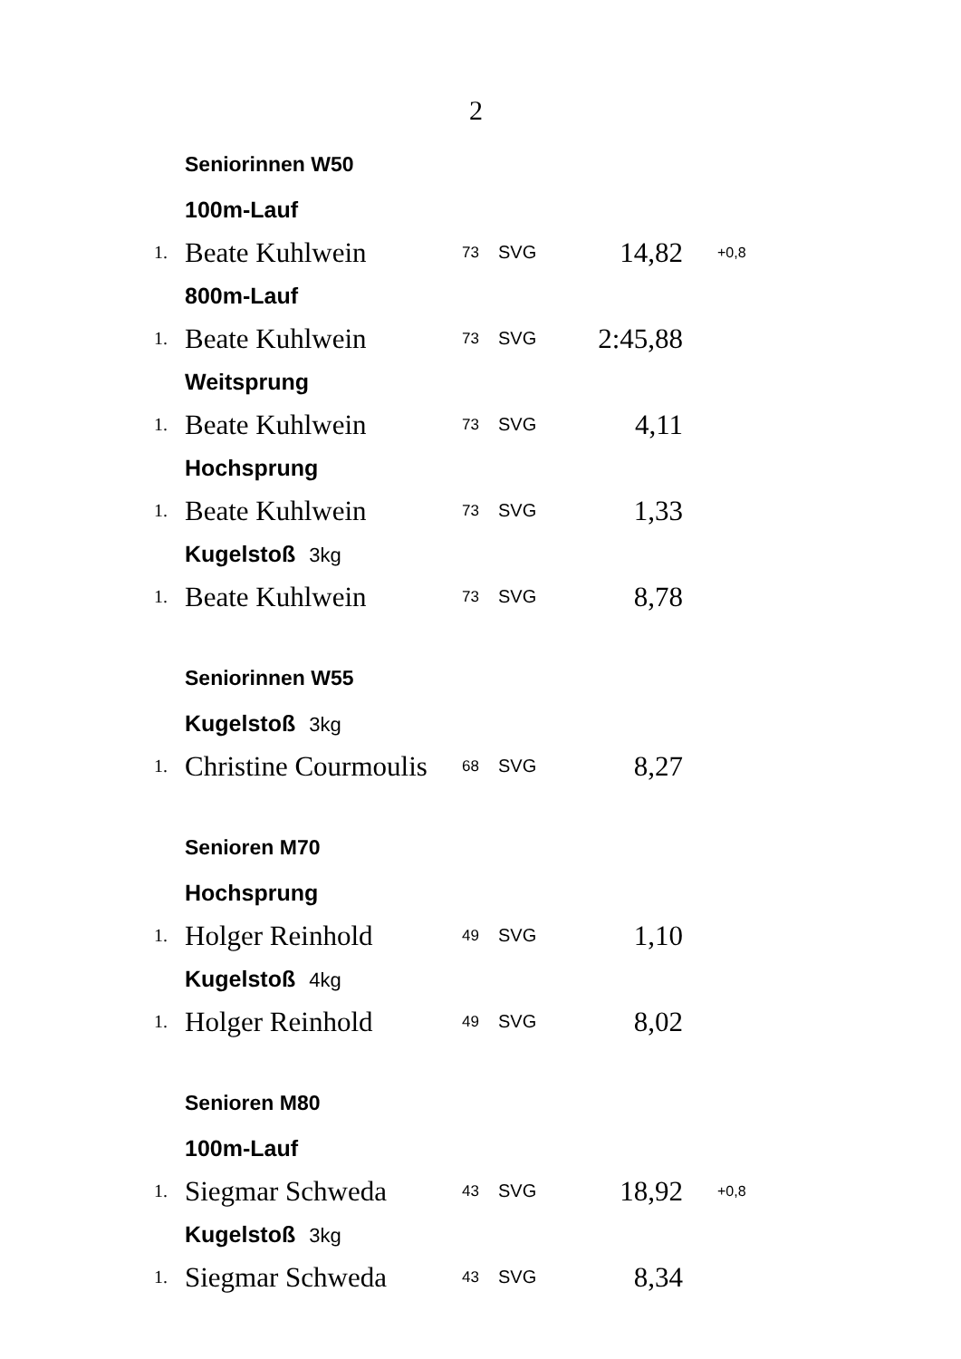2
| | Seniorinnen W50 | | | | |
| | 100m-Lauf | | | | |
| 1. | Beate Kuhlwein | 73 | SVG | 14,82 | +0,8 |
| | 800m-Lauf | | | | |
| 1. | Beate Kuhlwein | 73 | SVG | 2:45,88 | |
| | Weitsprung | | | | |
| 1. | Beate Kuhlwein | 73 | SVG | 4,11 | |
| | Hochsprung | | | | |
| 1. | Beate Kuhlwein | 73 | SVG | 1,33 | |
| | Kugelstoß 3kg | | | | |
| 1. | Beate Kuhlwein | 73 | SVG | 8,78 | |
| | Seniorinnen W55 | | | | |
| | Kugelstoß 3kg | | | | |
| 1. | Christine Courmoulis | 68 | SVG | 8,27 | |
| | Senioren M70 | | | | |
| | Hochsprung | | | | |
| 1. | Holger Reinhold | 49 | SVG | 1,10 | |
| | Kugelstoß 4kg | | | | |
| 1. | Holger Reinhold | 49 | SVG | 8,02 | |
| | Senioren M80 | | | | |
| | 100m-Lauf | | | | |
| 1. | Siegmar Schweda | 43 | SVG | 18,92 | +0,8 |
| | Kugelstoß 3kg | | | | |
| 1. | Siegmar Schweda | 43 | SVG | 8,34 | |